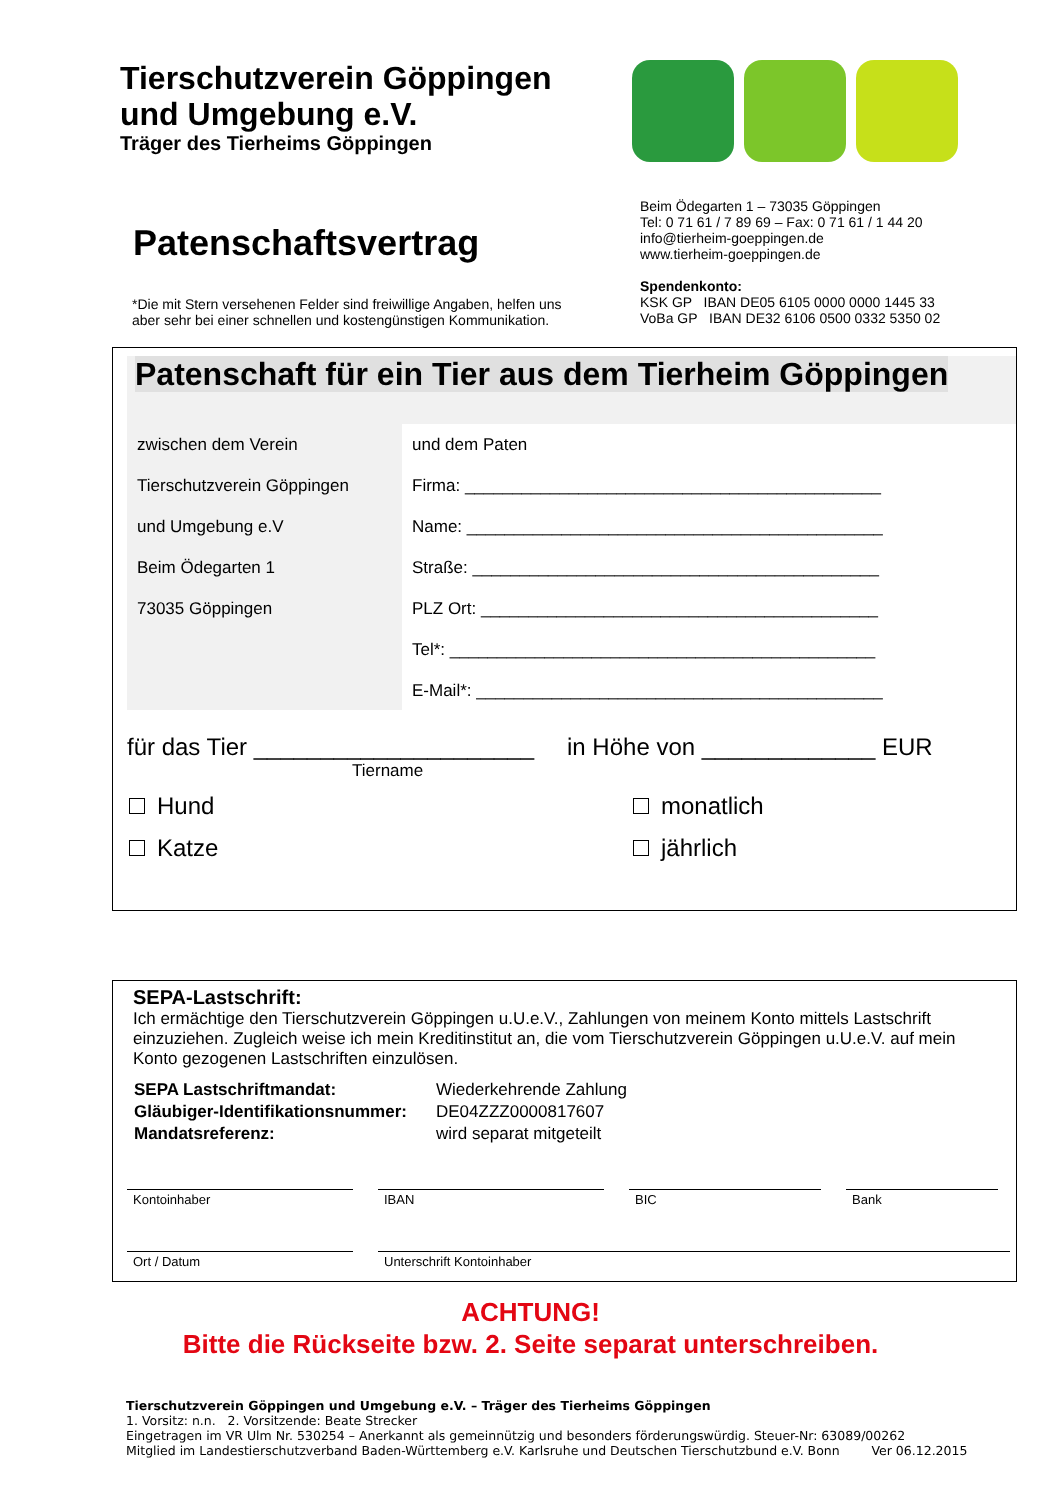Tierschutzverein Göppingen
und Umgebung e.V.
Träger des Tierheims Göppingen
Patenschaftsvertrag
Beim Ödegarten 1 – 73035 Göppingen
Tel: 0 71 61 / 7 89 69 – Fax: 0 71 61 / 1 44 20
info@tierheim-goeppingen.de
www.tierheim-goeppingen.de
Spendenkonto:
KSK GP IBAN DE05 6105 0000 0000 1445 33
VoBa GP IBAN DE32 6106 0500 0332 5350 02
*Die mit Stern versehenen Felder sind freiwillige Angaben, helfen uns
aber sehr bei einer schnellen und kostengünstigen Kommunikation.
Patenschaft für ein Tier aus dem Tierheim Göppingen
zwischen dem Verein
Tierschutzverein Göppingen
und Umgebung e.V
Beim Ödegarten 1
73035 Göppingen
und dem Paten
Firma: ____________________________________________
Name: ____________________________________________
Straße: ___________________________________________
PLZ Ort: __________________________________________
Tel*: _____________________________________________
E-Mail*: ___________________________________________
für das Tier _____________________
Tiername
in Höhe von _____________ EUR
Hund
Katze
monatlich
jährlich
SEPA-Lastschrift:
Ich ermächtige den Tierschutzverein Göppingen u.U.e.V., Zahlungen von meinem Konto mittels Lastschrift einzuziehen. Zugleich weise ich mein Kreditinstitut an, die vom Tierschutzverein Göppingen u.U.e.V. auf mein Konto gezogenen Lastschriften einzulösen.
| SEPA Lastschriftmandat: | Wiederkehrende Zahlung |
| Gläubiger-Identifikationsnummer: | DE04ZZZ0000817607 |
| Mandatsreferenz: | wird separat mitgeteilt |
Kontoinhaber IBAN BIC Bank
Ort / Datum Unterschrift Kontoinhaber
ACHTUNG!
Bitte die Rückseite bzw. 2. Seite separat unterschreiben.
Tierschutzverein Göppingen und Umgebung e.V. – Träger des Tierheims Göppingen
1. Vorsitz: n.n. 2. Vorsitzende: Beate Strecker
Eingetragen im VR Ulm Nr. 530254 – Anerkannt als gemeinnützig und besonders förderungswürdig. Steuer-Nr: 63089/00262
Mitglied im Landestierschutzverband Baden-Württemberg e.V. Karlsruhe und Deutschen Tierschutzbund e.V. Bonn Ver 06.12.2015